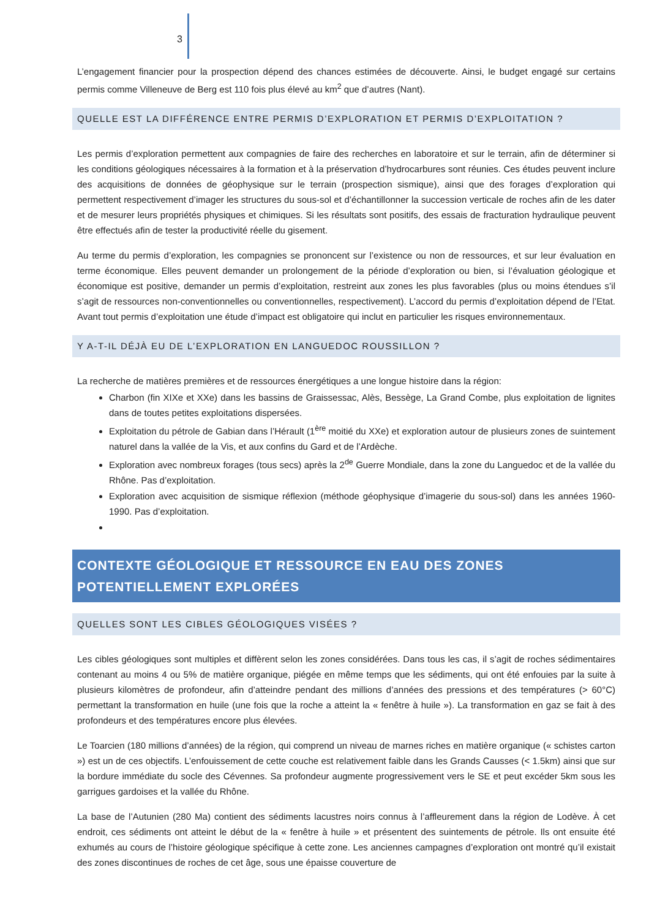3
L’engagement financier pour la prospection dépend des chances estimées de découverte. Ainsi, le budget engagé sur certains permis comme Villeneuve de Berg est 110 fois plus élevé au km<sup>2</sup> que d’autres (Nant).
QUELLE EST LA DIFFÉRENCE ENTRE PERMIS D’EXPLORATION ET PERMIS D’EXPLOITATION ?
Les permis d’exploration permettent aux compagnies de faire des recherches en laboratoire et sur le terrain, afin de déterminer si les conditions géologiques nécessaires à la formation et à la préservation d’hydrocarbures sont réunies. Ces études peuvent inclure des acquisitions de données de géophysique sur le terrain (prospection sismique), ainsi que des forages d’exploration qui permettent respectivement d’imager les structures du sous-sol et d’échantillonner la succession verticale de roches afin de les dater et de mesurer leurs propriétés physiques et chimiques. Si les résultats sont positifs, des essais de fracturation hydraulique peuvent être effectués afin de tester la productivité réelle du gisement.
Au terme du permis d’exploration, les compagnies se prononcent sur l’existence ou non de ressources, et sur leur évaluation en terme économique. Elles peuvent demander un prolongement de la période d’exploration ou bien, si l’évaluation géologique et économique est positive, demander un permis d’exploitation, restreint aux zones les plus favorables (plus ou moins étendues s’il s’agit de ressources non-conventionnelles ou conventionnelles, respectivement). L’accord du permis d’exploitation dépend de l’Etat. Avant tout permis d’exploitation une étude d’impact est obligatoire qui inclut en particulier les risques environnementaux.
Y A-T-IL DÉJÀ EU DE L’EXPLORATION EN LANGUEDOC ROUSSILLON ?
La recherche de matières premières et de ressources énergétiques a une longue histoire dans la région:
Charbon (fin XIXe et XXe) dans les bassins de Graissessac, Alès, Bessège, La Grand Combe, plus exploitation de lignites dans de toutes petites exploitations dispersées.
Exploitation du pétrole de Gabian dans l’Hérault (1<sup>ère</sup> moitié du XXe) et exploration autour de plusieurs zones de suintement naturel dans la vallée de la Vis, et aux confins du Gard et de l’Ardèche.
Exploration avec nombreux forages (tous secs) après la 2<sup>de</sup> Guerre Mondiale, dans la zone du Languedoc et de la vallée du Rhône. Pas d’exploitation.
Exploration avec acquisition de sismique réflexion (méthode géophysique d’imagerie du sous-sol) dans les années 1960-1990. Pas d’exploitation.
CONTEXTE GÉOLOGIQUE ET RESSOURCE EN EAU DES ZONES
POTENTIELLEMENT EXPLORÉES
QUELLES SONT LES CIBLES GÉOLOGIQUES VISÉES ?
Les cibles géologiques sont multiples et diffèrent selon les zones considérées. Dans tous les cas, il s’agit de roches sédimentaires contenant au moins 4 ou 5% de matière organique, piégée en même temps que les sédiments, qui ont été enfouies par la suite à plusieurs kilomètres de profondeur, afin d’atteindre pendant des millions d’années des pressions et des températures (> 60°C) permettant la transformation en huile (une fois que la roche a atteint la « fenêtre à huile »). La transformation en gaz se fait à des profondeurs et des températures encore plus élevées.
Le Toarcien (180 millions d’années) de la région, qui comprend un niveau de marnes riches en matière organique (« schistes carton ») est un de ces objectifs. L’enfouissement de cette couche est relativement faible dans les Grands Causses (< 1.5km) ainsi que sur la bordure immédiate du socle des Cévennes. Sa profondeur augmente progressivement vers le SE et peut excéder 5km sous les garrigues gardoises et la vallée du Rhône.
La base de l’Autunien (280 Ma) contient des sédiments lacustres noirs connus à l’affleurement dans la région de Lodève. À cet endroit, ces sédiments ont atteint le début de la « fenêtre à huile » et présentent des suintements de pétrole. Ils ont ensuite été exhumés au cours de l’histoire géologique spécifique à cette zone. Les anciennes campagnes d’exploration ont montré qu’il existait des zones discontinues de roches de cet âge, sous une épaisse couverture de